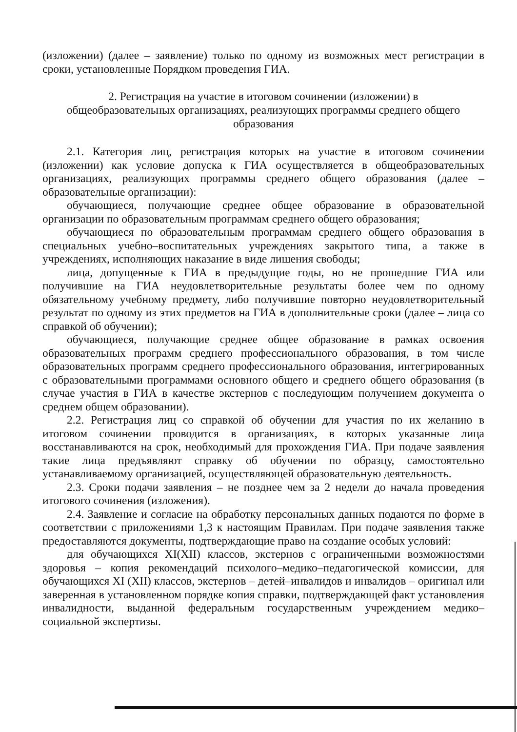(изложении) (далее – заявление) только по одному из возможных мест регистрации в сроки, установленные Порядком проведения ГИА.
2. Регистрация на участие в итоговом сочинении (изложении) в
общеобразовательных организациях, реализующих программы среднего общего
образования
2.1. Категория лиц, регистрация которых на участие в итоговом сочинении (изложении) как условие допуска к ГИА осуществляется в общеобразовательных организациях, реализующих программы среднего общего образования (далее – образовательные организации):
обучающиеся, получающие среднее общее образование в образовательной организации по образовательным программам среднего общего образования;
обучающиеся по образовательным программам среднего общего образования в специальных учебно–воспитательных учреждениях закрытого типа, а также в учреждениях, исполняющих наказание в виде лишения свободы;
лица, допущенные к ГИА в предыдущие годы, но не прошедшие ГИА или получившие на ГИА неудовлетворительные результаты более чем по одному обязательному учебному предмету, либо получившие повторно неудовлетворительный результат по одному из этих предметов на ГИА в дополнительные сроки (далее – лица со справкой об обучении);
обучающиеся, получающие среднее общее образование в рамках освоения образовательных программ среднего профессионального образования, в том числе образовательных программ среднего профессионального образования, интегрированных с образовательными программами основного общего и среднего общего образования (в случае участия в ГИА в качестве экстернов с последующим получением документа о среднем общем образовании).
2.2. Регистрация лиц со справкой об обучении для участия по их желанию в итоговом сочинении проводится в организациях, в которых указанные лица восстанавливаются на срок, необходимый для прохождения ГИА. При подаче заявления такие лица предъявляют справку об обучении по образцу, самостоятельно устанавливаемому организацией, осуществляющей образовательную деятельность.
2.3. Сроки подачи заявления – не позднее чем за 2 недели до начала проведения итогового сочинения (изложения).
2.4. Заявление и согласие на обработку персональных данных подаются по форме в соответствии с приложениями 1,3 к настоящим Правилам. При подаче заявления также предоставляются документы, подтверждающие право на создание особых условий:
для обучающихся XI(XII) классов, экстернов с ограниченными возможностями здоровья – копия рекомендаций психолого–медико–педагогической комиссии, для обучающихся XI (XII) классов, экстернов – детей–инвалидов и инвалидов – оригинал или заверенная в установленном порядке копия справки, подтверждающей факт установления инвалидности, выданной федеральным государственным учреждением медико–социальной экспертизы.